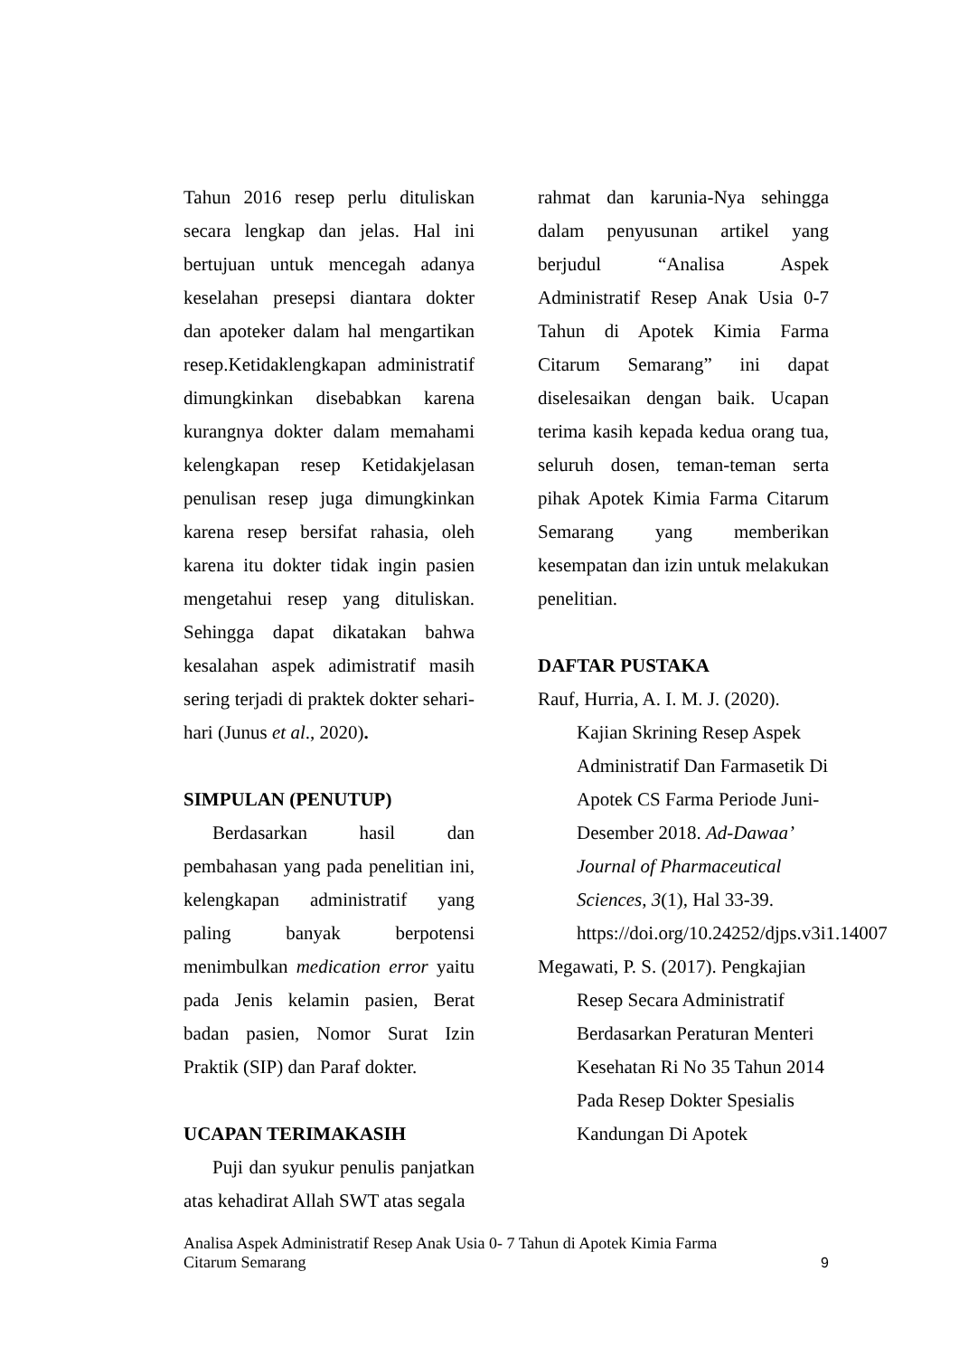Tahun 2016 resep perlu dituliskan secara lengkap dan jelas. Hal ini bertujuan untuk mencegah adanya keselahan presepsi diantara dokter dan apoteker dalam hal mengartikan resep.Ketidaklengkapan administratif dimungkinkan disebabkan karena kurangnya dokter dalam memahami kelengkapan resep Ketidakjelasan penulisan resep juga dimungkinkan karena resep bersifat rahasia, oleh karena itu dokter tidak ingin pasien mengetahui resep yang dituliskan. Sehingga dapat dikatakan bahwa kesalahan aspek adimistratif masih sering terjadi di praktek dokter sehari-hari (Junus et al., 2020).
SIMPULAN (PENUTUP)
Berdasarkan hasil dan pembahasan yang pada penelitian ini, kelengkapan administratif yang paling banyak berpotensi menimbulkan medication error yaitu pada Jenis kelamin pasien, Berat badan pasien, Nomor Surat Izin Praktik (SIP) dan Paraf dokter.
UCAPAN TERIMAKASIH
Puji dan syukur penulis panjatkan atas kehadirat Allah SWT atas segala
rahmat dan karunia-Nya sehingga dalam penyusunan artikel yang berjudul “Analisa Aspek Administratif Resep Anak Usia 0-7 Tahun di Apotek Kimia Farma Citarum Semarang” ini dapat diselesaikan dengan baik. Ucapan terima kasih kepada kedua orang tua, seluruh dosen, teman-teman serta pihak Apotek Kimia Farma Citarum Semarang yang memberikan kesempatan dan izin untuk melakukan penelitian.
DAFTAR PUSTAKA
Rauf, Hurria, A. I. M. J. (2020). Kajian Skrining Resep Aspek Administratif Dan Farmasetik Di Apotek CS Farma Periode Juni-Desember 2018. Ad-Dawaa’ Journal of Pharmaceutical Sciences, 3(1), Hal 33-39. https://doi.org/10.24252/djps.v3i1.14007
Megawati, P. S. (2017). Pengkajian Resep Secara Administratif Berdasarkan Peraturan Menteri Kesehatan Ri No 35 Tahun 2014 Pada Resep Dokter Spesialis Kandungan Di Apotek
Analisa Aspek Administratif Resep Anak Usia 0- 7 Tahun di Apotek Kimia Farma
Citarum Semarang
9